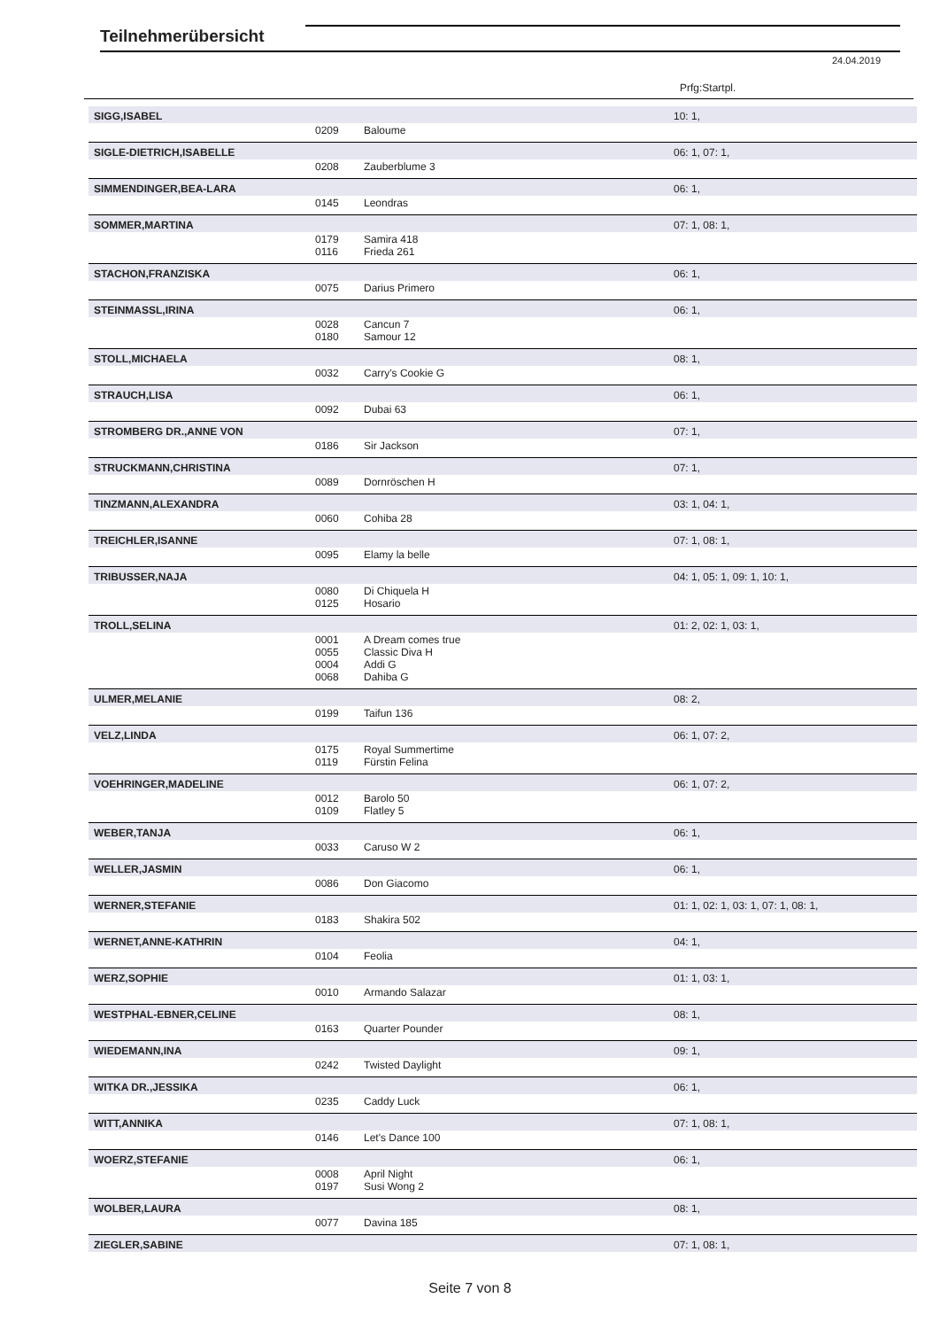Teilnehmerübersicht
24.04.2019
Prfg:Startpl.
| SIGG,ISABEL | | | 10: 1, |
| | 0209 | Baloume | |
| SIGLE-DIETRICH,ISABELLE | | | 06: 1, 07: 1, |
| | 0208 | Zauberblume 3 | |
| SIMMENDINGER,BEA-LARA | | | 06: 1, |
| | 0145 | Leondras | |
| SOMMER,MARTINA | | | 07: 1, 08: 1, |
| | 0179 0116 | Samira 418 Frieda 261 | |
| STACHON,FRANZISKA | | | 06: 1, |
| | 0075 | Darius Primero | |
| STEINMASSL,IRINA | | | 06: 1, |
| | 0028 0180 | Cancun 7 Samour 12 | |
| STOLL,MICHAELA | | | 08: 1, |
| | 0032 | Carry's Cookie G | |
| STRAUCH,LISA | | | 06: 1, |
| | 0092 | Dubai 63 | |
| STROMBERG DR.,ANNE VON | | | 07: 1, |
| | 0186 | Sir Jackson | |
| STRUCKMANN,CHRISTINA | | | 07: 1, |
| | 0089 | Dornröschen H | |
| TINZMANN,ALEXANDRA | | | 03: 1, 04: 1, |
| | 0060 | Cohiba 28 | |
| TREICHLER,ISANNE | | | 07: 1, 08: 1, |
| | 0095 | Elamy la belle | |
| TRIBUSSER,NAJA | | | 04: 1, 05: 1, 09: 1, 10: 1, |
| | 0080 0125 | Di Chiquela H Hosario | |
| TROLL,SELINA | | | 01: 2, 02: 1, 03: 1, |
| | 0001 0055 0004 0068 | A Dream comes true Classic Diva H Addi G Dahiba G | |
| ULMER,MELANIE | | | 08: 2, |
| | 0199 | Taifun 136 | |
| VELZ,LINDA | | | 06: 1, 07: 2, |
| | 0175 0119 | Royal Summertime Fürstin Felina | |
| VOEHRINGER,MADELINE | | | 06: 1, 07: 2, |
| | 0012 0109 | Barolo 50 Flatley 5 | |
| WEBER,TANJA | | | 06: 1, |
| | 0033 | Caruso W 2 | |
| WELLER,JASMIN | | | 06: 1, |
| | 0086 | Don Giacomo | |
| WERNER,STEFANIE | | | 01: 1, 02: 1, 03: 1, 07: 1, 08: 1, |
| | 0183 | Shakira 502 | |
| WERNET,ANNE-KATHRIN | | | 04: 1, |
| | 0104 | Feolia | |
| WERZ,SOPHIE | | | 01: 1, 03: 1, |
| | 0010 | Armando Salazar | |
| WESTPHAL-EBNER,CELINE | | | 08: 1, |
| | 0163 | Quarter Pounder | |
| WIEDEMANN,INA | | | 09: 1, |
| | 0242 | Twisted Daylight | |
| WITKA DR.,JESSIKA | | | 06: 1, |
| | 0235 | Caddy Luck | |
| WITT,ANNIKA | | | 07: 1, 08: 1, |
| | 0146 | Let's Dance 100 | |
| WOERZ,STEFANIE | | | 06: 1, |
| | 0008 0197 | April Night Susi Wong 2 | |
| WOLBER,LAURA | | | 08: 1, |
| | 0077 | Davina 185 | |
| ZIEGLER,SABINE | | | 07: 1, 08: 1, |
Seite 7 von 8